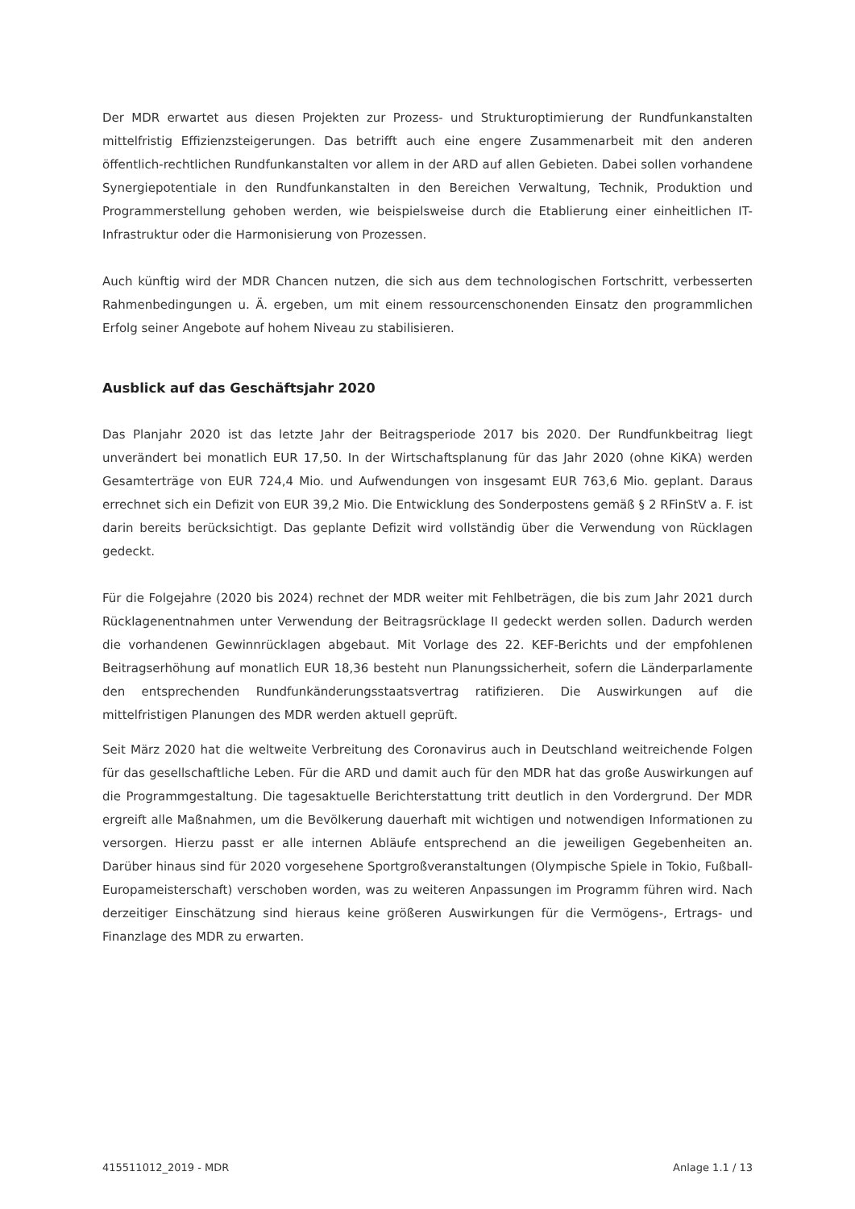Der MDR erwartet aus diesen Projekten zur Prozess- und Strukturoptimierung der Rundfunkanstalten mittelfristig Effizienzsteigerungen. Das betrifft auch eine engere Zusammenarbeit mit den anderen öffentlich-rechtlichen Rundfunkanstalten vor allem in der ARD auf allen Gebieten. Dabei sollen vorhandene Synergiepotentiale in den Rundfunkanstalten in den Bereichen Verwaltung, Technik, Produktion und Programmerstellung gehoben werden, wie beispielsweise durch die Etablierung einer einheitlichen IT-Infrastruktur oder die Harmonisierung von Prozessen.
Auch künftig wird der MDR Chancen nutzen, die sich aus dem technologischen Fortschritt, verbesserten Rahmenbedingungen u. Ä. ergeben, um mit einem ressourcenschonenden Einsatz den programmlichen Erfolg seiner Angebote auf hohem Niveau zu stabilisieren.
Ausblick auf das Geschäftsjahr 2020
Das Planjahr 2020 ist das letzte Jahr der Beitragsperiode 2017 bis 2020. Der Rundfunkbeitrag liegt unverändert bei monatlich EUR 17,50. In der Wirtschaftsplanung für das Jahr 2020 (ohne KiKA) werden Gesamterträge von EUR 724,4 Mio. und Aufwendungen von insgesamt EUR 763,6 Mio. geplant. Daraus errechnet sich ein Defizit von EUR 39,2 Mio. Die Entwicklung des Sonderpostens gemäß § 2 RFinStV a. F. ist darin bereits berücksichtigt. Das geplante Defizit wird vollständig über die Verwendung von Rücklagen gedeckt.
Für die Folgejahre (2020 bis 2024) rechnet der MDR weiter mit Fehlbeträgen, die bis zum Jahr 2021 durch Rücklagenentnahmen unter Verwendung der Beitragsrücklage II gedeckt werden sollen. Dadurch werden die vorhandenen Gewinnrücklagen abgebaut. Mit Vorlage des 22. KEF-Berichts und der empfohlenen Beitragserhöhung auf monatlich EUR 18,36 besteht nun Planungssicherheit, sofern die Länderparlamente den entsprechenden Rundfunkänderungsstaatsvertrag ratifizieren. Die Auswirkungen auf die mittelfristigen Planungen des MDR werden aktuell geprüft.
Seit März 2020 hat die weltweite Verbreitung des Coronavirus auch in Deutschland weitreichende Folgen für das gesellschaftliche Leben. Für die ARD und damit auch für den MDR hat das große Auswirkungen auf die Programmgestaltung. Die tagesaktuelle Berichterstattung tritt deutlich in den Vordergrund. Der MDR ergreift alle Maßnahmen, um die Bevölkerung dauerhaft mit wichtigen und notwendigen Informationen zu versorgen. Hierzu passt er alle internen Abläufe entsprechend an die jeweiligen Gegebenheiten an. Darüber hinaus sind für 2020 vorgesehene Sportgroßveranstaltungen (Olympische Spiele in Tokio, Fußball-Europameisterschaft) verschoben worden, was zu weiteren Anpassungen im Programm führen wird. Nach derzeitiger Einschätzung sind hieraus keine größeren Auswirkungen für die Vermögens-, Ertrags- und Finanzlage des MDR zu erwarten.
415511012_2019 - MDR Anlage 1.1 / 13